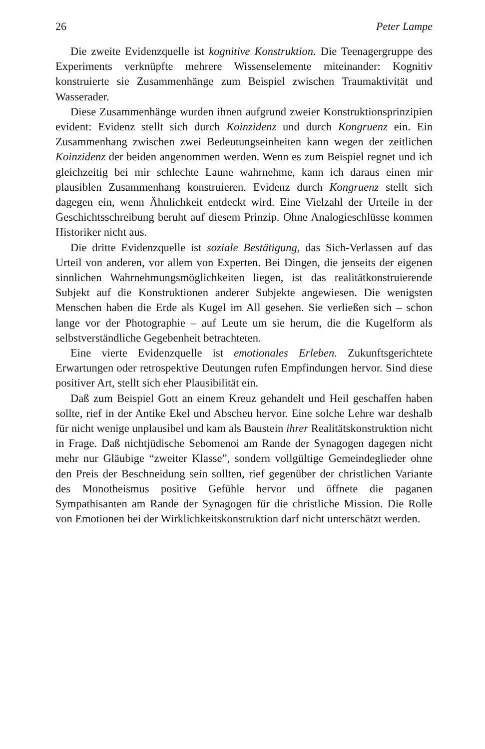26 Peter Lampe
Die zweite Evidenzquelle ist kognitive Konstruktion. Die Teenagergruppe des Experiments verknüpfte mehrere Wissenselemente miteinander: Kognitiv konstruierte sie Zusammenhänge zum Beispiel zwischen Traumaktivität und Wasserader.
Diese Zusammenhänge wurden ihnen aufgrund zweier Konstruktionsprinzipien evident: Evidenz stellt sich durch Koinzidenz und durch Kongruenz ein. Ein Zusammenhang zwischen zwei Bedeutungseinheiten kann wegen der zeitlichen Koinzidenz der beiden angenommen werden. Wenn es zum Beispiel regnet und ich gleichzeitig bei mir schlechte Laune wahrnehme, kann ich daraus einen mir plausiblen Zusammenhang konstruieren. Evidenz durch Kongruenz stellt sich dagegen ein, wenn Ähnlichkeit entdeckt wird. Eine Vielzahl der Urteile in der Geschichtsschreibung beruht auf diesem Prinzip. Ohne Analogieschlüsse kommen Historiker nicht aus.
Die dritte Evidenzquelle ist soziale Bestätigung, das Sich-Verlassen auf das Urteil von anderen, vor allem von Experten. Bei Dingen, die jenseits der eigenen sinnlichen Wahrnehmungsmöglichkeiten liegen, ist das realitätkonstruierende Subjekt auf die Konstruktionen anderer Subjekte angewiesen. Die wenigsten Menschen haben die Erde als Kugel im All gesehen. Sie verließen sich – schon lange vor der Photographie – auf Leute um sie herum, die die Kugelform als selbstverständliche Gegebenheit betrachteten.
Eine vierte Evidenzquelle ist emotionales Erleben. Zukunftsgerichtete Erwartungen oder retrospektive Deutungen rufen Empfindungen hervor. Sind diese positiver Art, stellt sich eher Plausibilität ein.
Daß zum Beispiel Gott an einem Kreuz gehandelt und Heil geschaffen haben sollte, rief in der Antike Ekel und Abscheu hervor. Eine solche Lehre war deshalb für nicht wenige unplausibel und kam als Baustein ihrer Realitätskonstruktion nicht in Frage. Daß nichtjüdische Sebomenoi am Rande der Synagogen dagegen nicht mehr nur Gläubige “zweiter Klasse”, sondern vollgültige Gemeindeglieder ohne den Preis der Beschneidung sein sollten, rief gegenüber der christlichen Variante des Monotheismus positive Gefühle hervor und öffnete die paganen Sympathisanten am Rande der Synagogen für die christliche Mission. Die Rolle von Emotionen bei der Wirklichkeitskonstruktion darf nicht unterschätzt werden.